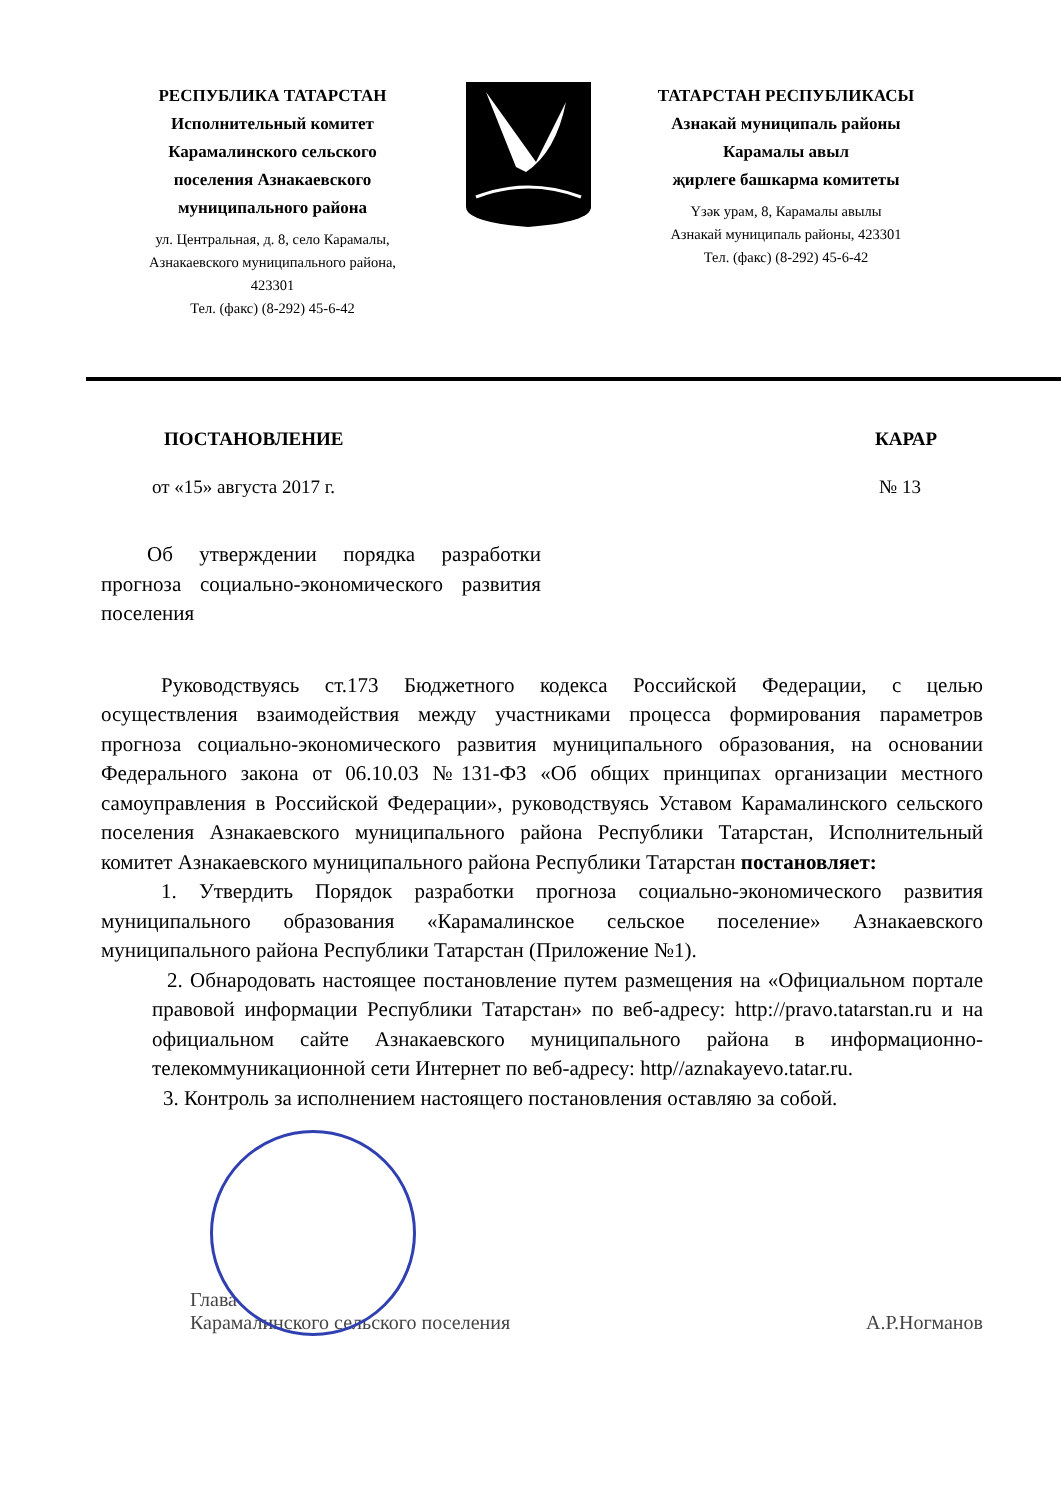РЕСПУБЛИКА ТАТАРСТАН
Исполнительный комитет
Карамалинского сельского
поселения Азнакаевского
муниципального района
ул. Центральная, д. 8, село Карамалы,
Азнакаевского муниципального района,
423301
Тел. (факс) (8-292) 45-6-42
ТАТАРСТАН РЕСПУБЛИКАСЫ
Азнакай муниципаль районы
Карамалы авыл
җирлеге башкарма комитеты
Үзәк урам, 8, Карамалы авылы
Азнакай муниципаль районы, 423301
Тел. (факс) (8-292) 45-6-42
ПОСТАНОВЛЕНИЕ КАРАР
от «15» августа 2017 г. № 13
Об утверждении порядка разработки прогноза социально-экономического развития поселения
Руководствуясь ст.173 Бюджетного кодекса Российской Федерации, с целью осуществления взаимодействия между участниками процесса формирования параметров прогноза социально-экономического развития муниципального образования, на основании Федерального закона от 06.10.03 №131-ФЗ «Об общих принципах организации местного самоуправления в Российской Федерации», руководствуясь Уставом Карамалинского сельского поселения Азнакаевского муниципального района Республики Татарстан, Исполнительный комитет Азнакаевского муниципального района Республики Татарстан постановляет:
1. Утвердить Порядок разработки прогноза социально-экономического развития муниципального образования «Карамалинское сельское поселение» Азнакаевского муниципального района Республики Татарстан (Приложение №1).
2. Обнародовать настоящее постановление путем размещения на «Официальном портале правовой информации Республики Татарстан» по веб-адресу: http://pravo.tatarstan.ru и на официальном сайте Азнакаевского муниципального района в информационно-телекоммуникационной сети Интернет по веб-адресу: http//aznakayevo.tatar.ru.
3. Контроль за исполнением настоящего постановления оставляю за собой.
Глава
Карамалинского сельского поселения А.Р.Ногманов